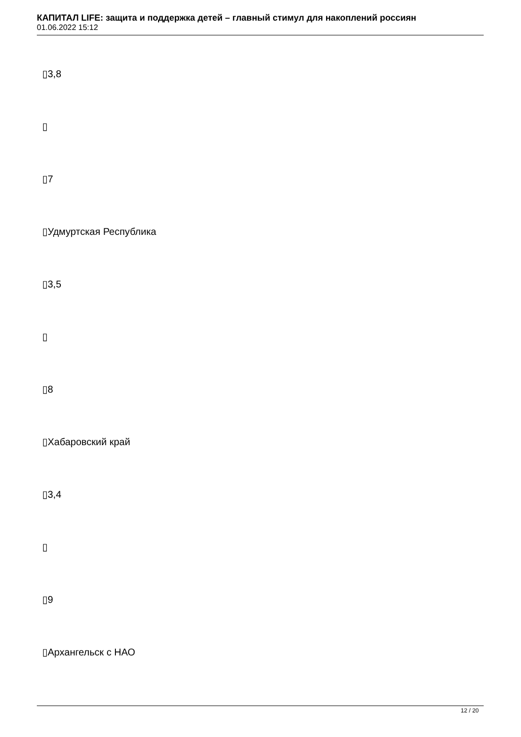КАПИТАЛ LIFE: защита и поддержка детей – главный стимул для накоплений россиян
01.06.2022 15:12
▯3,8
▯
▯7
▯Удмуртская Республика
▯3,5
▯
▯8
▯Хабаровский край
▯3,4
▯
▯9
▯Архангельск с НАО
12 / 20